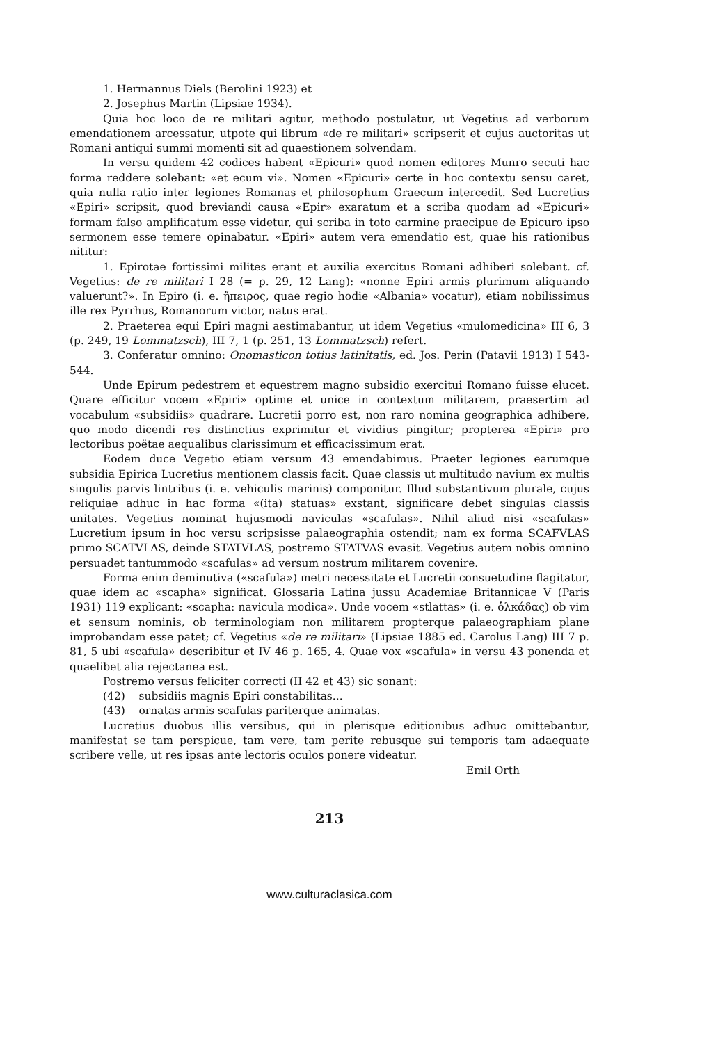1. Hermannus Diels (Berolini 1923) et
2. Josephus Martin (Lipsiae 1934).
Quia hoc loco de re militari agitur, methodo postulatur, ut Vegetius ad verborum emendationem arcessatur, utpote qui librum «de re militari» scripserit et cujus auctoritas ut Romani antiqui summi momenti sit ad quaestionem solvendam.
In versu quidem 42 codices habent «Epicuri» quod nomen editores Munro secuti hac forma reddere solebant: «et ecum vi». Nomen «Epicuri» certe in hoc contextu sensu caret, quia nulla ratio inter legiones Romanas et philosophum Graecum intercedit. Sed Lucretius «Epiri» scripsit, quod breviandi causa «Epir» exaratum et a scriba quodam ad «Epicuri» formam falso amplificatum esse videtur, qui scriba in toto carmine praecipue de Epicuro ipso sermonem esse temere opinabatur. «Epiri» autem vera emendatio est, quae his rationibus nititur:
1. Epirotae fortissimi milites erant et auxilia exercitus Romani adhiberi solebant. cf. Vegetius: de re militari I 28 (= p. 29, 12 Lang): «nonne Epiri armis plurimum aliquando valuerunt?». In Epiro (i. e. ἤπειρος, quae regio hodie «Albania» vocatur), etiam nobilissimus ille rex Pyrrhus, Romanorum victor, natus erat.
2. Praeterea equi Epiri magni aestimabantur, ut idem Vegetius «mulomedicina» III 6, 3 (p. 249, 19 Lommatzsch), III 7, 1 (p. 251, 13 Lommatzsch) refert.
3. Conferatur omnino: Onomasticon totius latinitatis, ed. Jos. Perin (Patavii 1913) I 543-544.
Unde Epirum pedestrem et equestrem magno subsidio exercitui Romano fuisse elucet. Quare efficitur vocem «Epiri» optime et unice in contextum militarem, praesertim ad vocabulum «subsidiis» quadrare. Lucretii porro est, non raro nomina geographica adhibere, quo modo dicendi res distinctius exprimitur et vividius pingitur; propterea «Epiri» pro lectoribus poëtae aequalibus clarissimum et efficacissimum erat.
Eodem duce Vegetio etiam versum 43 emendabimus. Praeter legiones earumque subsidia Epirica Lucretius mentionem classis facit. Quae classis ut multitudo navium ex multis singulis parvis lintribus (i. e. vehiculis marinis) componitur. Illud substantivum plurale, cujus reliquiae adhuc in hac forma «(ita) statuas» exstant, significare debet singulas classis unitates. Vegetius nominat hujusmodi naviculas «scafulas». Nihil aliud nisi «scafulas» Lucretium ipsum in hoc versu scripsisse palaeographia ostendit; nam ex forma SCAFVLAS primo SCATVLAS, deinde STATVLAS, postremo STATVAS evasit. Vegetius autem nobis omnino persuadet tantummodo «scafulas» ad versum nostrum militarem covenire.
Forma enim deminutiva («scafula») metri necessitate et Lucretii consuetudine flagitatur, quae idem ac «scapha» significat. Glossaria Latina jussu Academiae Britannicae V (Paris 1931) 119 explicant: «scapha: navicula modica». Unde vocem «stlattas» (i. e. ὁλκάδας) ob vim et sensum nominis, ob terminologiam non militarem propterque palaeographiam plane improbandam esse patet; cf. Vegetius «de re militari» (Lipsiae 1885 ed. Carolus Lang) III 7 p. 81, 5 ubi «scafula» describitur et IV 46 p. 165, 4. Quae vox «scafula» in versu 43 ponenda et quaelibet alia rejectanea est.
Postremo versus feliciter correcti (II 42 et 43) sic sonant:
(42) subsidiis magnis Epiri constabilitas...
(43) ornatas armis scafulas pariterque animatas.
Lucretius duobus illis versibus, qui in plerisque editionibus adhuc omittebantur, manifestat se tam perspicue, tam vere, tam perite rebusque sui temporis tam adaequate scribere velle, ut res ipsas ante lectoris oculos ponere videatur.
Emil Orth
213
www.culturaclasica.com